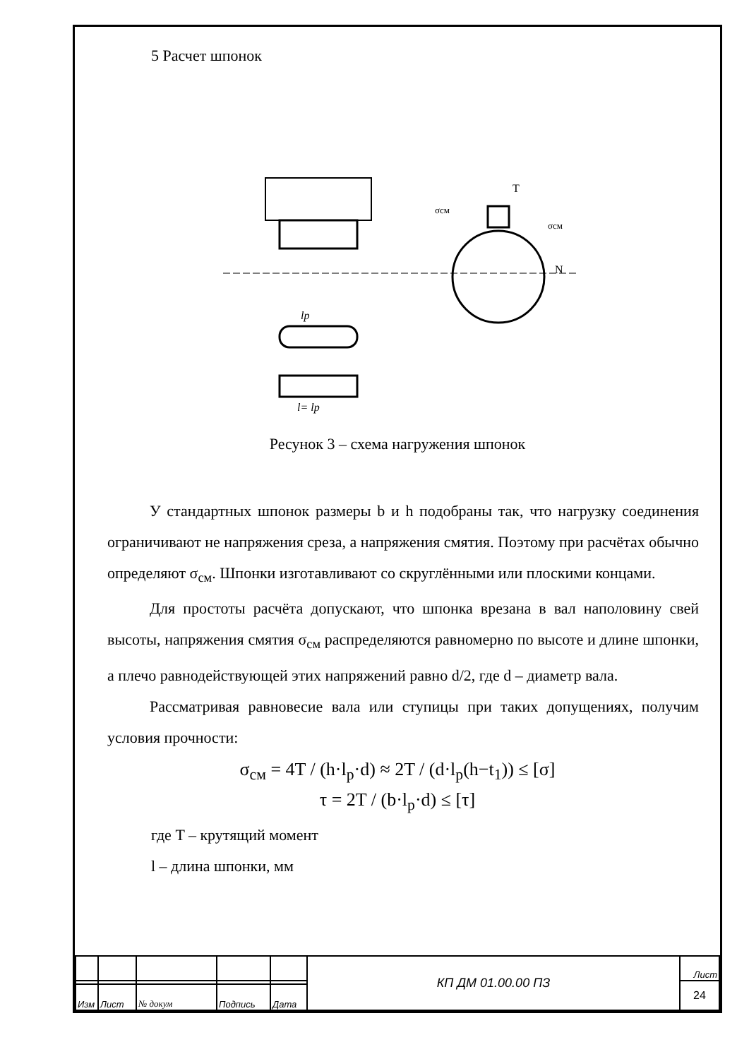5 Расчет шпонок
T
N
σсм
σсм
lp
l= lp
Ресунок 3 – схема нагружения шпонок
У стандартных шпонок размеры b и h подобраны так, что нагрузку соединения ограничивают не напряжения среза, а напряжения смятия. Поэтому при расчётах обычно определяют σ<sub>см</sub>. Шпонки изготавливают со скруглёнными или плоскими концами.
Для простоты расчёта допускают, что шпонка врезана в вал наполовину свей высоты, напряжения смятия σ<sub>см</sub> распределяются равномерно по высоте и длине шпонки, а плечо равнодействующей этих напряжений равно d/2, где d – диаметр вала.
Рассматривая равновесие вала или ступицы при таких допущениях, получим условия прочности:
σ<sub>см</sub> = 4T / (h·l<sub>р</sub>·d) ≈ 2T / (d·l<sub>р</sub>(h−t<sub>1</sub>)) ≤ [σ]
τ = 2T / (b·l<sub>р</sub>·d) ≤ [τ]
где T – крутящий момент
l – длина шпонки, мм
| | | | | | КП ДМ 01.00.00 ПЗ | Лист |
| | | | | | | 24 |
| Изм | Лист | № докум | Подпись | Дата | | |